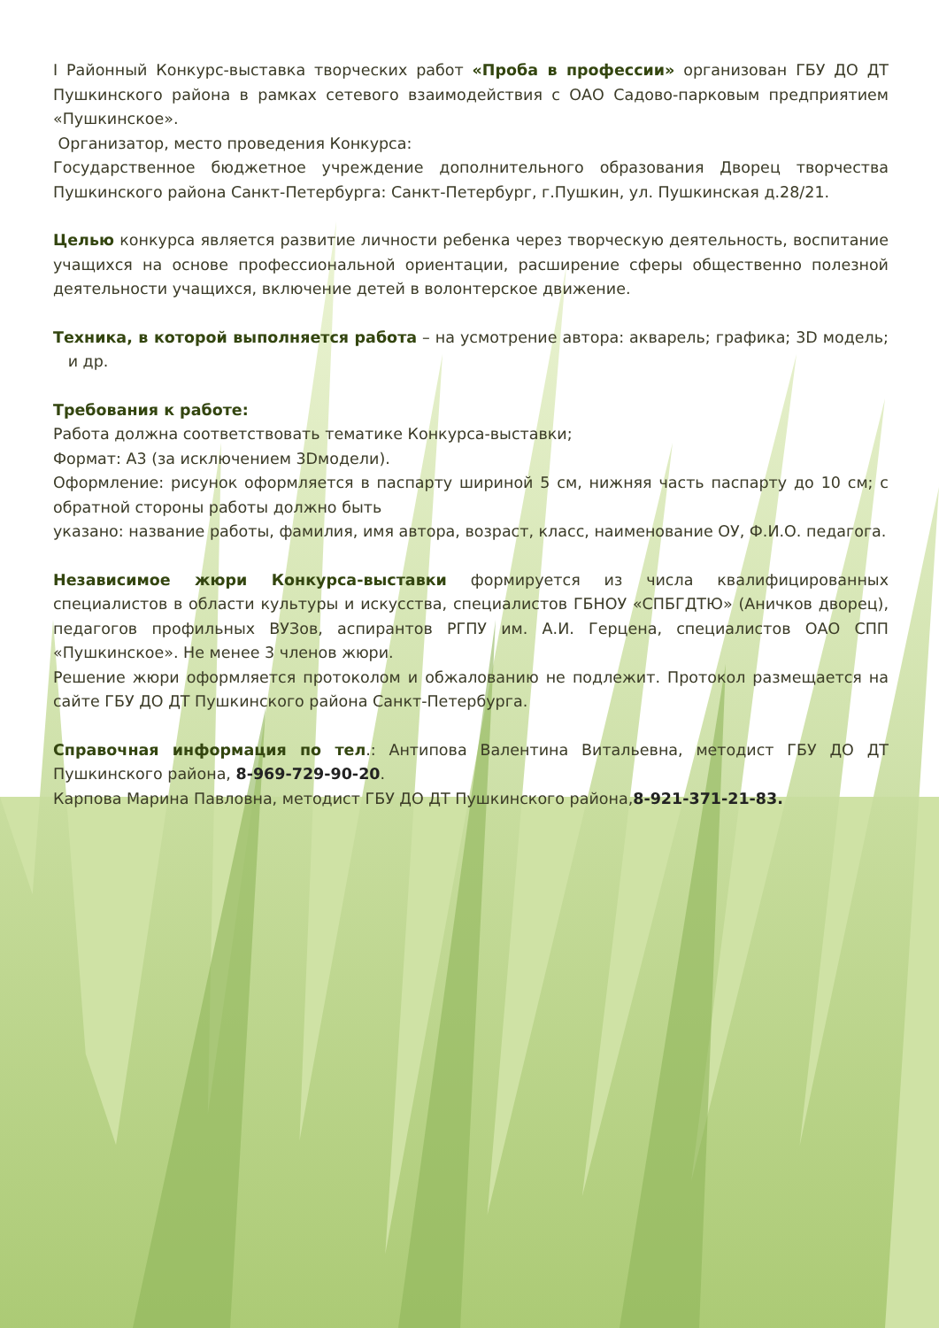I Районный Конкурс-выставка творческих работ «Проба в профессии» организован ГБУ ДО ДТ Пушкинского района в рамках сетевого взаимодействия с ОАО Садово-парковым предприятием «Пушкинское».
Организатор, место проведения Конкурса:
Государственное бюджетное учреждение дополнительного образования Дворец творчества Пушкинского района Санкт-Петербурга: Санкт-Петербург, г.Пушкин, ул. Пушкинская д.28/21.
Целью конкурса является развитие личности ребенка через творческую деятельность, воспитание учащихся на основе профессиональной ориентации, расширение сферы общественно полезной деятельности учащихся, включение детей в волонтерское движение.
Техника, в которой выполняется работа – на усмотрение автора: акварель; графика; 3D модель; и др.
Требования к работе:
Работа должна соответствовать тематике Конкурса-выставки;
Формат: А3 (за исключением 3Dмодели).
Оформление: рисунок оформляется в паспарту шириной 5 см, нижняя часть паспарту до 10 см; с обратной стороны работы должно быть
указано: название работы, фамилия, имя автора, возраст, класс, наименование ОУ, Ф.И.О. педагога.
Независимое жюри Конкурса-выставки формируется из числа квалифицированных специалистов в области культуры и искусства, специалистов ГБНОУ «СПБГДТЮ» (Аничков дворец), педагогов профильных ВУЗов, аспирантов РГПУ им. А.И. Герцена, специалистов ОАО СПП «Пушкинское». Не менее 3 членов жюри.
Решение жюри оформляется протоколом и обжалованию не подлежит. Протокол размещается на сайте ГБУ ДО ДТ Пушкинского района Санкт-Петербурга.
Справочная информация по тел.: Антипова Валентина Витальевна, методист ГБУ ДО ДТ Пушкинского района, 8-969-729-90-20.
Карпова Марина Павловна, методист ГБУ ДО ДТ Пушкинского района,8-921-371-21-83.